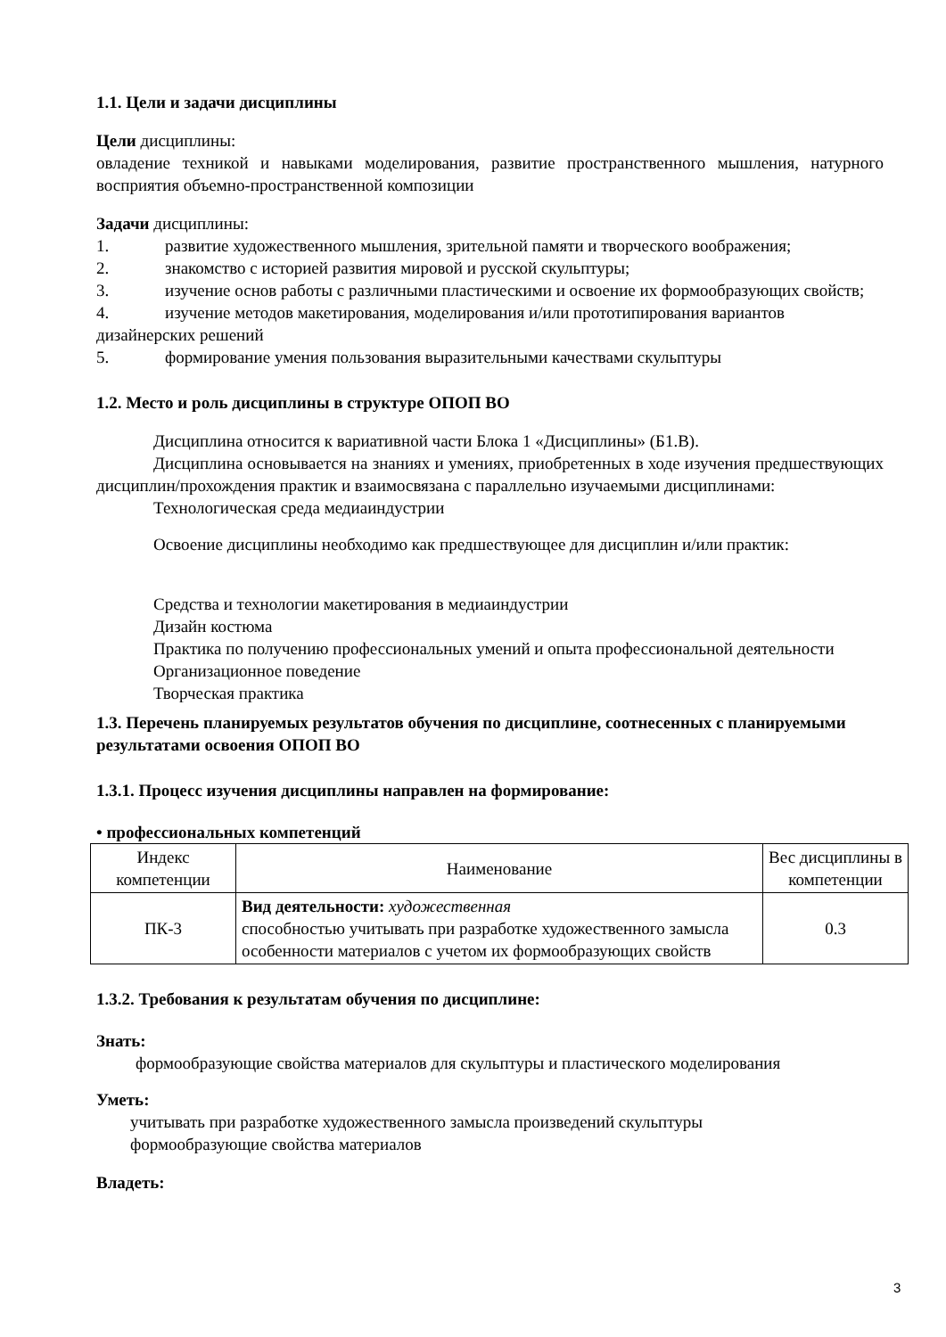1.1. Цели и задачи дисциплины
Цели дисциплины:
овладение техникой и навыками моделирования, развитие пространственного мышления, натурного восприятия объемно-пространственной композиции
Задачи дисциплины:
1. развитие художественного мышления, зрительной памяти и творческого воображения;
2. знакомство с историей развития мировой и русской скульптуры;
3. изучение основ работы с различными пластическими и освоение их формообразующих свойств;
4. изучение методов макетирования, моделирования и/или прототипирования вариантов дизайнерских решений
5. формирование умения пользования выразительными качествами скульптуры
1.2. Место и роль дисциплины в структуре ОПОП ВО
Дисциплина относится к вариативной части Блока 1 «Дисциплины» (Б1.В).
Дисциплина основывается на знаниях и умениях, приобретенных в ходе изучения предшествующих дисциплин/прохождения практик и взаимосвязана с параллельно изучаемыми дисциплинами:
Технологическая среда медиаиндустрии
Освоение дисциплины необходимо как предшествующее для дисциплин и/или практик:
Средства и технологии макетирования в медиаиндустрии
Дизайн костюма
Практика по получению профессиональных умений и опыта профессиональной деятельности
Организационное поведение
Творческая практика
1.3. Перечень планируемых результатов обучения по дисциплине, соотнесенных с планируемыми результатами освоения ОПОП ВО
1.3.1. Процесс изучения дисциплины направлен на формирование:
• профессиональных компетенций
| Индекс компетенции | Наименование | Вес дисциплины в компетенции |
| ПК-3 | Вид деятельности: художественная способностью учитывать при разработке художественного замысла особенности материалов с учетом их формообразующих свойств | 0.3 |
1.3.2. Требования к результатам обучения по дисциплине:
Знать:
формообразующие свойства материалов для скульптуры и пластического моделирования
Уметь:
учитывать при разработке художественного замысла произведений скульптуры
формообразующие свойства материалов
Владеть:
3